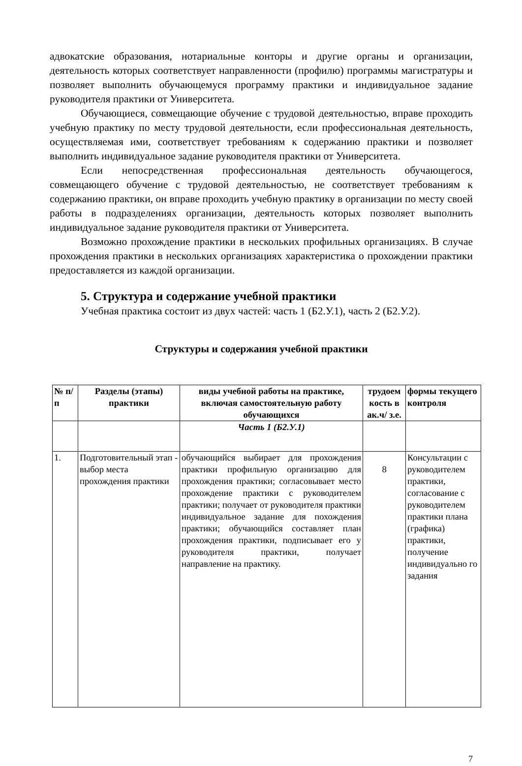адвокатские образования, нотариальные конторы и другие органы и организации, деятельность которых соответствует направленности (профилю) программы магистратуры и позволяет выполнить обучающемуся программу практики и индивидуальное задание руководителя практики от Университета.
Обучающиеся, совмещающие обучение с трудовой деятельностью, вправе проходить учебную практику по месту трудовой деятельности, если профессиональная деятельность, осуществляемая ими, соответствует требованиям к содержанию практики и позволяет выполнить индивидуальное задание руководителя практики от Университета.
Если непосредственная профессиональная деятельность обучающегося, совмещающего обучение с трудовой деятельностью, не соответствует требованиям к содержанию практики, он вправе проходить учебную практику в организации по месту своей работы в подразделениях организации, деятельность которых позволяет выполнить индивидуальное задание руководителя практики от Университета.
Возможно прохождение практики в нескольких профильных организациях. В случае прохождения практики в нескольких организациях характеристика о прохождении практики предоставляется из каждой организации.
5. Структура и содержание учебной практики
Учебная практика состоит из двух частей: часть 1 (Б2.У.1), часть 2 (Б2.У.2).
Структуры и содержания учебной практики
| № п/п | Разделы (этапы) практики | виды учебной работы на практике, включая самостоятельную работу обучающихся | трудоем кость в ак.ч/ з.е. | формы текущего контроля |
| --- | --- | --- | --- | --- |
| | | Часть 1 (Б2.У.1) | | |
| 1. | Подготовительный этап - выбор места прохождения практики | обучающийся выбирает для прохождения практики профильную организацию для прохождения практики; согласовывает место прохождение практики с руководителем практики; получает от руководителя практики индивидуальное задание для похождения практики; обучающийся составляет план прохождения практики, подписывает его у руководителя практики, получает направление на практику. | 8 | Консультации с руководителем практики, согласование с руководителем практики плана (графика) практики, получение индивидуально го задания |
7